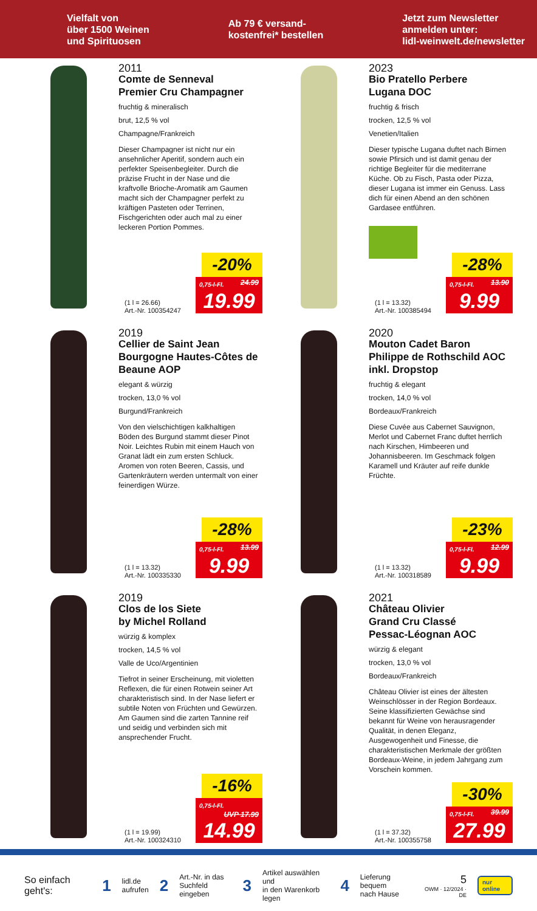Vielfalt von
über 1500 Weinen
und Spirituosen
Ab 79 € versand-
kostenfrei* bestellen
Jetzt zum Newsletter
anmelden unter:
lidl-weinwelt.de/newsletter
2011
Comte de Senneval
Premier Cru Champagner
fruchtig & mineralisch
brut, 12,5 % vol
Champagne/Frankreich
Dieser Champagner ist nicht nur ein ansehnlicher Aperitif, sondern auch ein perfekter Speisenbegleiter. Durch die präzise Frucht in der Nase und die kraftvolle Brioche-Aromatik am Gaumen macht sich der Champagner perfekt zu kräftigen Pasteten oder Terrinen, Fischgerichten oder auch mal zu einer leckeren Portion Pommes.
(1 l = 26.66)
Art.-Nr. 100354247
-20%
0,75-l-Fl. 24.99
19.99
2023
Bio Pratello Perbere
Lugana DOC
fruchtig & frisch
trocken, 12,5 % vol
Venetien/Italien
Dieser typische Lugana duftet nach Birnen sowie Pfirsich und ist damit genau der richtige Begleiter für die mediterrane Küche. Ob zu Fisch, Pasta oder Pizza, dieser Lugana ist immer ein Genuss. Lass dich für einen Abend an den schönen Gardasee entführen.
(1 l = 13.32)
Art.-Nr. 100385494
-28%
0,75-l-Fl. 13.90
9.99
2019
Cellier de Saint Jean
Bourgogne Hautes-Côtes de
Beaune AOP
elegant & würzig
trocken, 13,0 % vol
Burgund/Frankreich
Von den vielschichtigen kalkhaltigen Böden des Burgund stammt dieser Pinot Noir. Leichtes Rubin mit einem Hauch von Granat lädt ein zum ersten Schluck. Aromen von roten Beeren, Cassis, und Gartenkräutern werden untermalt von einer feinerdigen Würze.
(1 l = 13.32)
Art.-Nr. 100335330
-28%
0,75-l-Fl. 13.99
9.99
2020
Mouton Cadet Baron
Philippe de Rothschild AOC
inkl. Dropstop
fruchtig & elegant
trocken, 14,0 % vol
Bordeaux/Frankreich
Diese Cuvée aus Cabernet Sauvignon, Merlot und Cabernet Franc duftet herrlich nach Kirschen, Himbeeren und Johannisbeeren. Im Geschmack folgen Karamell und Kräuter auf reife dunkle Früchte.
(1 l = 13.32)
Art.-Nr. 100318589
-23%
0,75-l-Fl. 12.99
9.99
2019
Clos de los Siete
by Michel Rolland
würzig & komplex
trocken, 14,5 % vol
Valle de Uco/Argentinien
Tiefrot in seiner Erscheinung, mit violetten Reflexen, die für einen Rotwein seiner Art charakteristisch sind. In der Nase liefert er subtile Noten von Früchten und Gewürzen. Am Gaumen sind die zarten Tannine reif und seidig und verbinden sich mit ansprechender Frucht.
(1 l = 19.99)
Art.-Nr. 100324310
-16%
0,75-l-Fl. UVP 17.99
14.99
2021
Château Olivier
Grand Cru Classé
Pessac-Léognan AOC
würzig & elegant
trocken, 13,0 % vol
Bordeaux/Frankreich
Château Olivier ist eines der ältesten Weinschlösser in der Region Bordeaux. Seine klassifizierten Gewächse sind bekannt für Weine von herausragender Qualität, in denen Eleganz, Ausgewogenheit und Finesse, die charakteristischen Merkmale der größten Bordeaux-Weine, in jedem Jahrgang zum Vorschein kommen.
(1 l = 37.32)
Art.-Nr. 100355758
-30%
0,75-l-Fl. 39.99
27.99
So einfach geht's: 1 lidl.de
aufrufen 2 Art.-Nr. in das
Suchfeld eingeben 3 Artikel auswählen und
in den Warenkorb legen 4 Lieferung bequem
nach Hause 5
OWM · 12/2024 · DE nur online